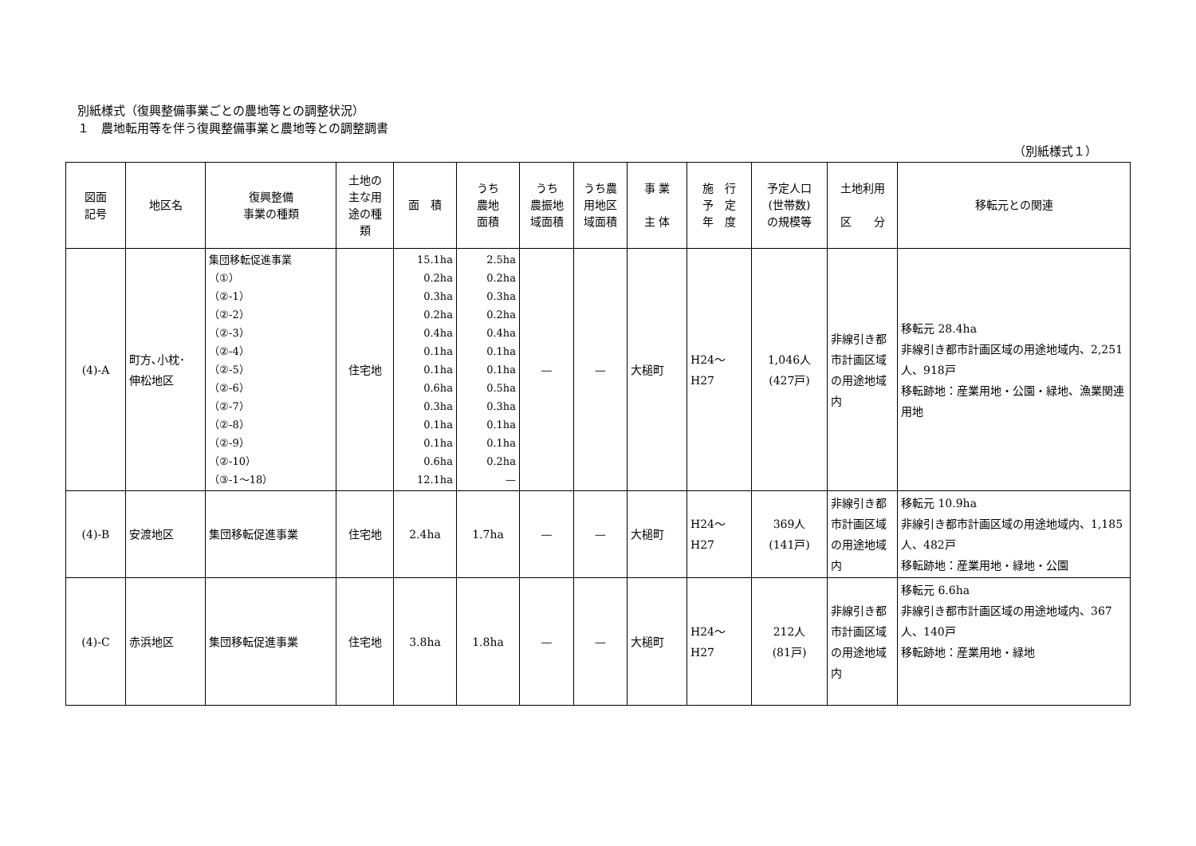別紙様式（復興整備事業ごとの農地等との調整状況）
１　農地転用等を伴う復興整備事業と農地等との調整調書
（別紙様式１）
| 図面 記号 | 地区名 | 復興整備 事業の種類 | 土地の 主な用 途の種 類 | 面 積 | うち 農地 面積 | うち 農振地 域面積 | うち農 用地区 域面積 | 事 業 主 体 | 施 行 予 定 年 度 | 予定人口 (世帯数) の規模等 | 土地利用 区 分 | 移転元との関連 |
| --- | --- | --- | --- | --- | --- | --- | --- | --- | --- | --- | --- | --- |
| (4)-A | 町方､小枕･ 伸松地区 | 集団移転促進事業 （①） （②-1） （②-2） （②-3） （②-4） （②-5） （②-6） （②-7） （②-8） （②-9） （②-10） （③-1～18） | 住宅地 | 15.1ha 0.2ha 0.3ha 0.2ha 0.4ha 0.1ha 0.1ha 0.6ha 0.3ha 0.1ha 0.1ha 0.6ha 12.1ha | 2.5ha 0.2ha 0.3ha 0.2ha 0.4ha 0.1ha 0.1ha 0.5ha 0.3ha 0.1ha 0.1ha 0.2ha — | — | — | 大槌町 | H24～H27 | 1,046人 (427戸) | 非線引き都市計画区域の用途地域内 | 移転元 28.4ha 非線引き都市計画区域の用途地域内、2,251人、918戸 移転跡地：産業用地・公園・緑地、漁業関連用地 |
| (4)-B | 安渡地区 | 集団移転促進事業 | 住宅地 | 2.4ha | 1.7ha | — | — | 大槌町 | H24～H27 | 369人 (141戸) | 非線引き都市計画区域の用途地域内 | 移転元 10.9ha 非線引き都市計画区域の用途地域内、1,185人、482戸 移転跡地：産業用地・緑地・公園 |
| (4)-C | 赤浜地区 | 集団移転促進事業 | 住宅地 | 3.8ha | 1.8ha | — | — | 大槌町 | H24～H27 | 212人 (81戸) | 非線引き都市計画区域の用途地域内 | 移転元 6.6ha 非線引き都市計画区域の用途地域内、367人、140戸 移転跡地：産業用地・緑地 |